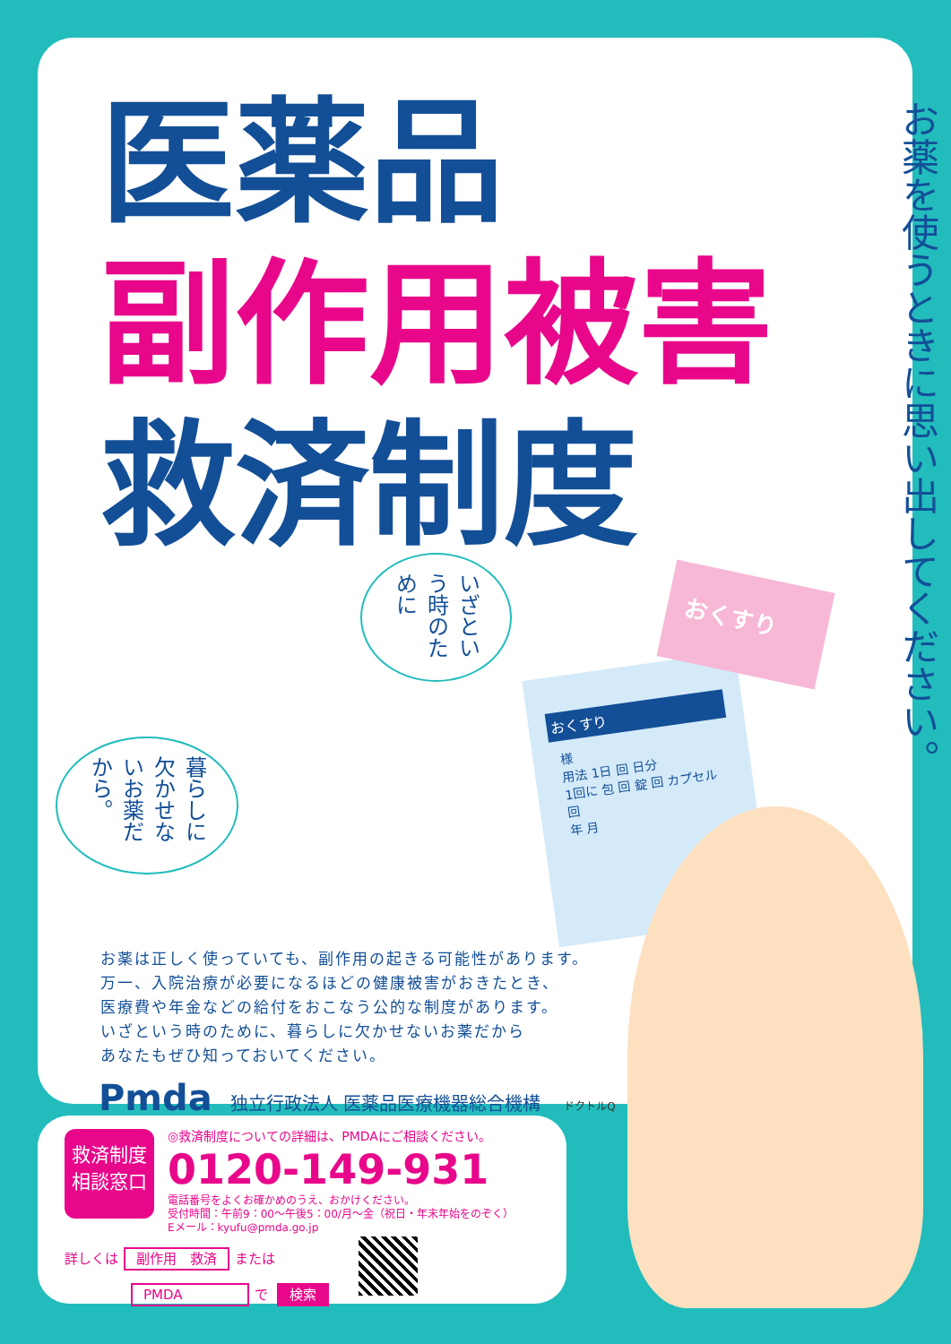医薬品
副作用被害
救済制度
お薬を使うときに思い出してください。
いざという時のために
暮らしに欠かせないお薬だから。
おくすり
様
用法 1日 回 日分
1回に 包 回 錠 回 カプセル 回
年 月
おくすり
お薬は正しく使っていても、副作用の起きる可能性があります。
万一、入院治療が必要になるほどの健康被害がおきたとき、
医療費や年金などの給付をおこなう公的な制度があります。
いざという時のために、暮らしに欠かせないお薬だから
あなたもぜひ知っておいてください。
Pmda 独立行政法人 医薬品医療機器総合機構 ドクトルQ
救済制度
相談窓口
◎救済制度についての詳細は、PMDAにご相談ください。
0120-149-931
電話番号をよくお確かめのうえ、おかけください。
受付時間：午前9：00〜午後5：00/月〜金（祝日・年末年始をのぞく）
Eメール：kyufu@pmda.go.jp
詳しくは 副作用　救済 または
PMDA　　　　で 検索